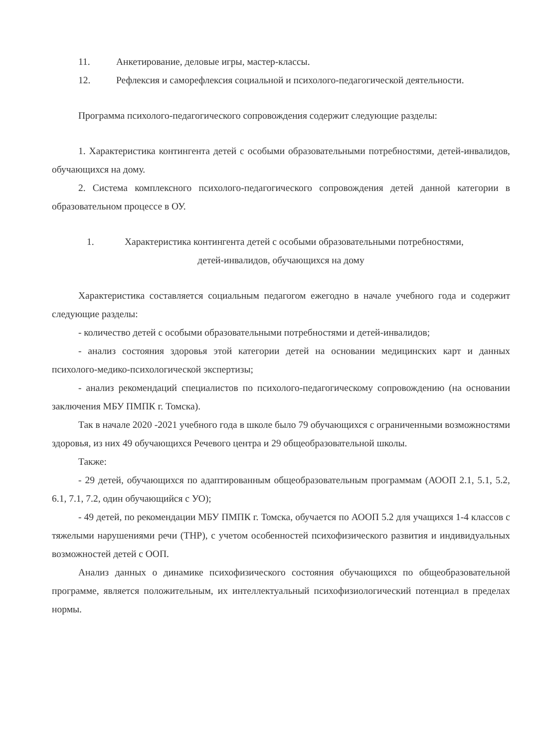11. Анкетирование, деловые игры, мастер-классы.
12. Рефлексия и саморефлексия социальной и психолого-педагогической деятельности.
Программа психолого-педагогического сопровождения содержит следующие разделы:
1. Характеристика контингента детей с особыми образовательными потребностями, детей-инвалидов, обучающихся на дому.
2. Система комплексного психолого-педагогического сопровождения детей данной категории в образовательном процессе в ОУ.
1. Характеристика контингента детей с особыми образовательными потребностями,
детей-инвалидов, обучающихся на дому
Характеристика составляется социальным педагогом ежегодно в начале учебного года и содержит следующие разделы:
- количество детей с особыми образовательными потребностями и детей-инвалидов;
- анализ состояния здоровья этой категории детей на основании медицинских карт и данных психолого-медико-психологической экспертизы;
- анализ рекомендаций специалистов по психолого-педагогическому сопровождению (на основании заключения МБУ ПМПК г. Томска).
Так в начале 2020 -2021 учебного года в школе было 79 обучающихся с ограниченными возможностями здоровья, из них 49 обучающихся Речевого центра и 29 общеобразовательной школы.
Также:
- 29 детей, обучающихся по адаптированным общеобразовательным программам (АООП 2.1, 5.1, 5.2, 6.1, 7.1, 7.2, один обучающийся с УО);
- 49 детей, по рекомендации МБУ ПМПК г. Томска, обучается по АООП 5.2 для учащихся 1-4 классов с тяжелыми нарушениями речи (ТНР), с учетом особенностей психофизического развития и индивидуальных возможностей детей с ООП.
Анализ данных о динамике психофизического состояния обучающихся по общеобразовательной программе, является положительным, их интеллектуальный психофизиологический потенциал в пределах нормы.